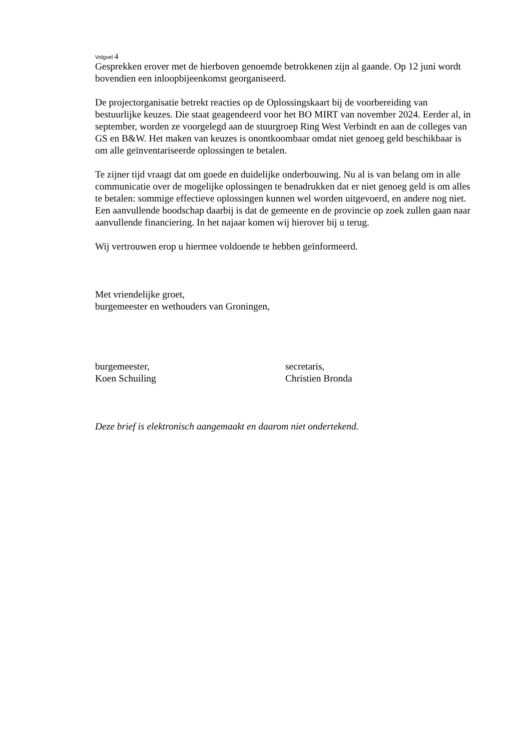Volgvel 4
Gesprekken erover met de hierboven genoemde betrokkenen zijn al gaande. Op 12 juni wordt bovendien een inloopbijeenkomst georganiseerd.
De projectorganisatie betrekt reacties op de Oplossingskaart bij de voorbereiding van bestuurlijke keuzes. Die staat geagendeerd voor het BO MIRT van november 2024. Eerder al, in september, worden ze voorgelegd aan de stuurgroep Ring West Verbindt en aan de colleges van GS en B&W. Het maken van keuzes is onontkoombaar omdat niet genoeg geld beschikbaar is om alle geïnventariseerde oplossingen te betalen.
Te zijner tijd vraagt dat om goede en duidelijke onderbouwing. Nu al is van belang om in alle communicatie over de mogelijke oplossingen te benadrukken dat er niet genoeg geld is om alles te betalen: sommige effectieve oplossingen kunnen wel worden uitgevoerd, en andere nog niet. Een aanvullende boodschap daarbij is dat de gemeente en de provincie op zoek zullen gaan naar aanvullende financiering. In het najaar komen wij hierover bij u terug.
Wij vertrouwen erop u hiermee voldoende te hebben geïnformeerd.
Met vriendelijke groet,
burgemeester en wethouders van Groningen,
burgemeester,
Koen Schuiling
secretaris,
Christien Bronda
Deze brief is elektronisch aangemaakt en daarom niet ondertekend.